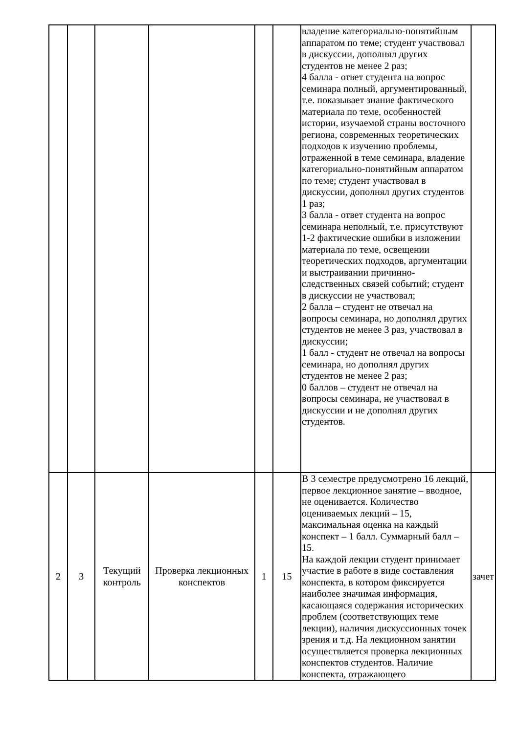| | | | | | | владение категориально-понятийным аппаратом по теме; студент участвовал в дискуссии, дополнял других студентов не менее 2 раз; 4 балла - ответ студента на вопрос семинара полный, аргументированный, т.е. показывает знание фактического материала по теме, особенностей истории, изучаемой страны восточного региона, современных теоретических подходов к изучению проблемы, отраженной в теме семинара, владение категориально-понятийным аппаратом по теме; студент участвовал в дискуссии, дополнял других студентов 1 раз; 3 балла - ответ студента на вопрос семинара неполный, т.е. присутствуют 1-2 фактические ошибки в изложении материала по теме, освещении теоретических подходов, аргументации и выстраивании причинно-следственных связей событий; студент в дискуссии не участвовал; 2 балла – студент не отвечал на вопросы семинара, но дополнял других студентов не менее 3 раз, участвовал в дискуссии; 1 балл - студент не отвечал на вопросы семинара, но дополнял других студентов не менее 2 раз; 0 баллов – студент не отвечал на вопросы семинара, не участвовал в дискуссии и не дополнял других студентов. | |
| 2 | 3 | Текущий контроль | Проверка лекционных конспектов | 1 | 15 | В 3 семестре предусмотрено 16 лекций, первое лекционное занятие – вводное, не оценивается. Количество оцениваемых лекций – 15, максимальная оценка на каждый конспект – 1 балл. Суммарный балл – 15. На каждой лекции студент принимает участие в работе в виде составления конспекта, в котором фиксируется наиболее значимая информация, касающаяся содержания исторических проблем (соответствующих теме лекции), наличия дискуссионных точек зрения и т.д. На лекционном занятии осуществляется проверка лекционных конспектов студентов. Наличие конспекта, отражающего | зачет |